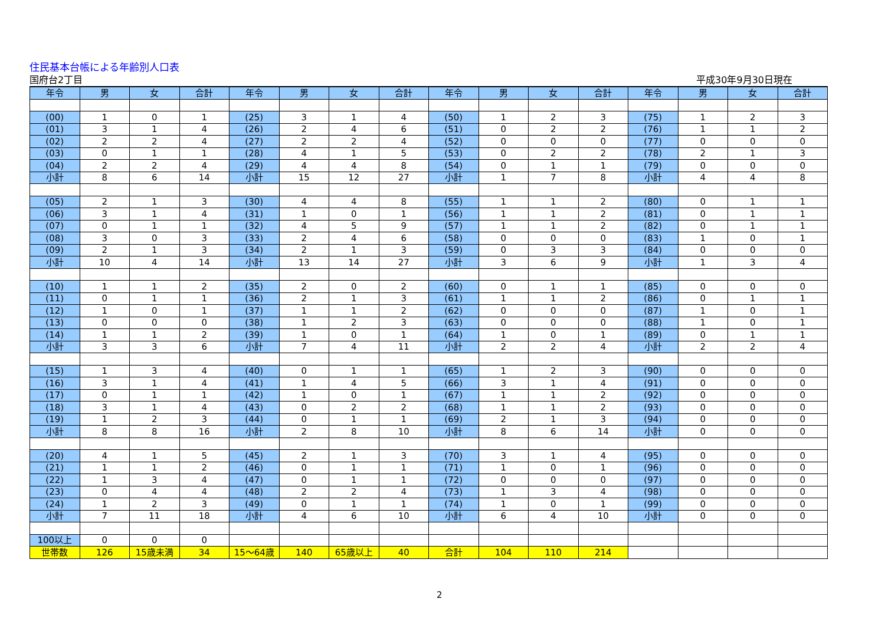住民基本台帳による年齢別人口表
国府台2丁目 平成30年9月30日現在
| 年令 | 男 | 女 | 合計 | 年令 | 男 | 女 | 合計 | 年令 | 男 | 女 | 合計 | 年令 | 男 | 女 | 合計 |
| --- | --- | --- | --- | --- | --- | --- | --- | --- | --- | --- | --- | --- | --- | --- | --- |
| (00) | 1 | 0 | 1 | (25) | 3 | 1 | 4 | (50) | 1 | 2 | 3 | (75) | 1 | 2 | 3 |
| (01) | 3 | 1 | 4 | (26) | 2 | 4 | 6 | (51) | 0 | 2 | 2 | (76) | 1 | 1 | 2 |
| (02) | 2 | 2 | 4 | (27) | 2 | 2 | 4 | (52) | 0 | 0 | 0 | (77) | 0 | 0 | 0 |
| (03) | 0 | 1 | 1 | (28) | 4 | 1 | 5 | (53) | 0 | 2 | 2 | (78) | 2 | 1 | 3 |
| (04) | 2 | 2 | 4 | (29) | 4 | 4 | 8 | (54) | 0 | 1 | 1 | (79) | 0 | 0 | 0 |
| 小計 | 8 | 6 | 14 | 小計 | 15 | 12 | 27 | 小計 | 1 | 7 | 8 | 小計 | 4 | 4 | 8 |
| (05) | 2 | 1 | 3 | (30) | 4 | 4 | 8 | (55) | 1 | 1 | 2 | (80) | 0 | 1 | 1 |
| (06) | 3 | 1 | 4 | (31) | 1 | 0 | 1 | (56) | 1 | 1 | 2 | (81) | 0 | 1 | 1 |
| (07) | 0 | 1 | 1 | (32) | 4 | 5 | 9 | (57) | 1 | 1 | 2 | (82) | 0 | 1 | 1 |
| (08) | 3 | 0 | 3 | (33) | 2 | 4 | 6 | (58) | 0 | 0 | 0 | (83) | 1 | 0 | 1 |
| (09) | 2 | 1 | 3 | (34) | 2 | 1 | 3 | (59) | 0 | 3 | 3 | (84) | 0 | 0 | 0 |
| 小計 | 10 | 4 | 14 | 小計 | 13 | 14 | 27 | 小計 | 3 | 6 | 9 | 小計 | 1 | 3 | 4 |
| (10) | 1 | 1 | 2 | (35) | 2 | 0 | 2 | (60) | 0 | 1 | 1 | (85) | 0 | 0 | 0 |
| (11) | 0 | 1 | 1 | (36) | 2 | 1 | 3 | (61) | 1 | 1 | 2 | (86) | 0 | 1 | 1 |
| (12) | 1 | 0 | 1 | (37) | 1 | 1 | 2 | (62) | 0 | 0 | 0 | (87) | 1 | 0 | 1 |
| (13) | 0 | 0 | 0 | (38) | 1 | 2 | 3 | (63) | 0 | 0 | 0 | (88) | 1 | 0 | 1 |
| (14) | 1 | 1 | 2 | (39) | 1 | 0 | 1 | (64) | 1 | 0 | 1 | (89) | 0 | 1 | 1 |
| 小計 | 3 | 3 | 6 | 小計 | 7 | 4 | 11 | 小計 | 2 | 2 | 4 | 小計 | 2 | 2 | 4 |
| (15) | 1 | 3 | 4 | (40) | 0 | 1 | 1 | (65) | 1 | 2 | 3 | (90) | 0 | 0 | 0 |
| (16) | 3 | 1 | 4 | (41) | 1 | 4 | 5 | (66) | 3 | 1 | 4 | (91) | 0 | 0 | 0 |
| (17) | 0 | 1 | 1 | (42) | 1 | 0 | 1 | (67) | 1 | 1 | 2 | (92) | 0 | 0 | 0 |
| (18) | 3 | 1 | 4 | (43) | 0 | 2 | 2 | (68) | 1 | 1 | 2 | (93) | 0 | 0 | 0 |
| (19) | 1 | 2 | 3 | (44) | 0 | 1 | 1 | (69) | 2 | 1 | 3 | (94) | 0 | 0 | 0 |
| 小計 | 8 | 8 | 16 | 小計 | 2 | 8 | 10 | 小計 | 8 | 6 | 14 | 小計 | 0 | 0 | 0 |
| (20) | 4 | 1 | 5 | (45) | 2 | 1 | 3 | (70) | 3 | 1 | 4 | (95) | 0 | 0 | 0 |
| (21) | 1 | 1 | 2 | (46) | 0 | 1 | 1 | (71) | 1 | 0 | 1 | (96) | 0 | 0 | 0 |
| (22) | 1 | 3 | 4 | (47) | 0 | 1 | 1 | (72) | 0 | 0 | 0 | (97) | 0 | 0 | 0 |
| (23) | 0 | 4 | 4 | (48) | 2 | 2 | 4 | (73) | 1 | 3 | 4 | (98) | 0 | 0 | 0 |
| (24) | 1 | 2 | 3 | (49) | 0 | 1 | 1 | (74) | 1 | 0 | 1 | (99) | 0 | 0 | 0 |
| 小計 | 7 | 11 | 18 | 小計 | 4 | 6 | 10 | 小計 | 6 | 4 | 10 | 小計 | 0 | 0 | 0 |
| 100以上 | 0 | 0 | 0 | | | | | | | | | | | | |
| 世帯数 | 126 | 15歳未満 | 34 | 15～64歳 | 140 | 65歳以上 | 40 | 合計 | 104 | 110 | 214 | | | | |
2